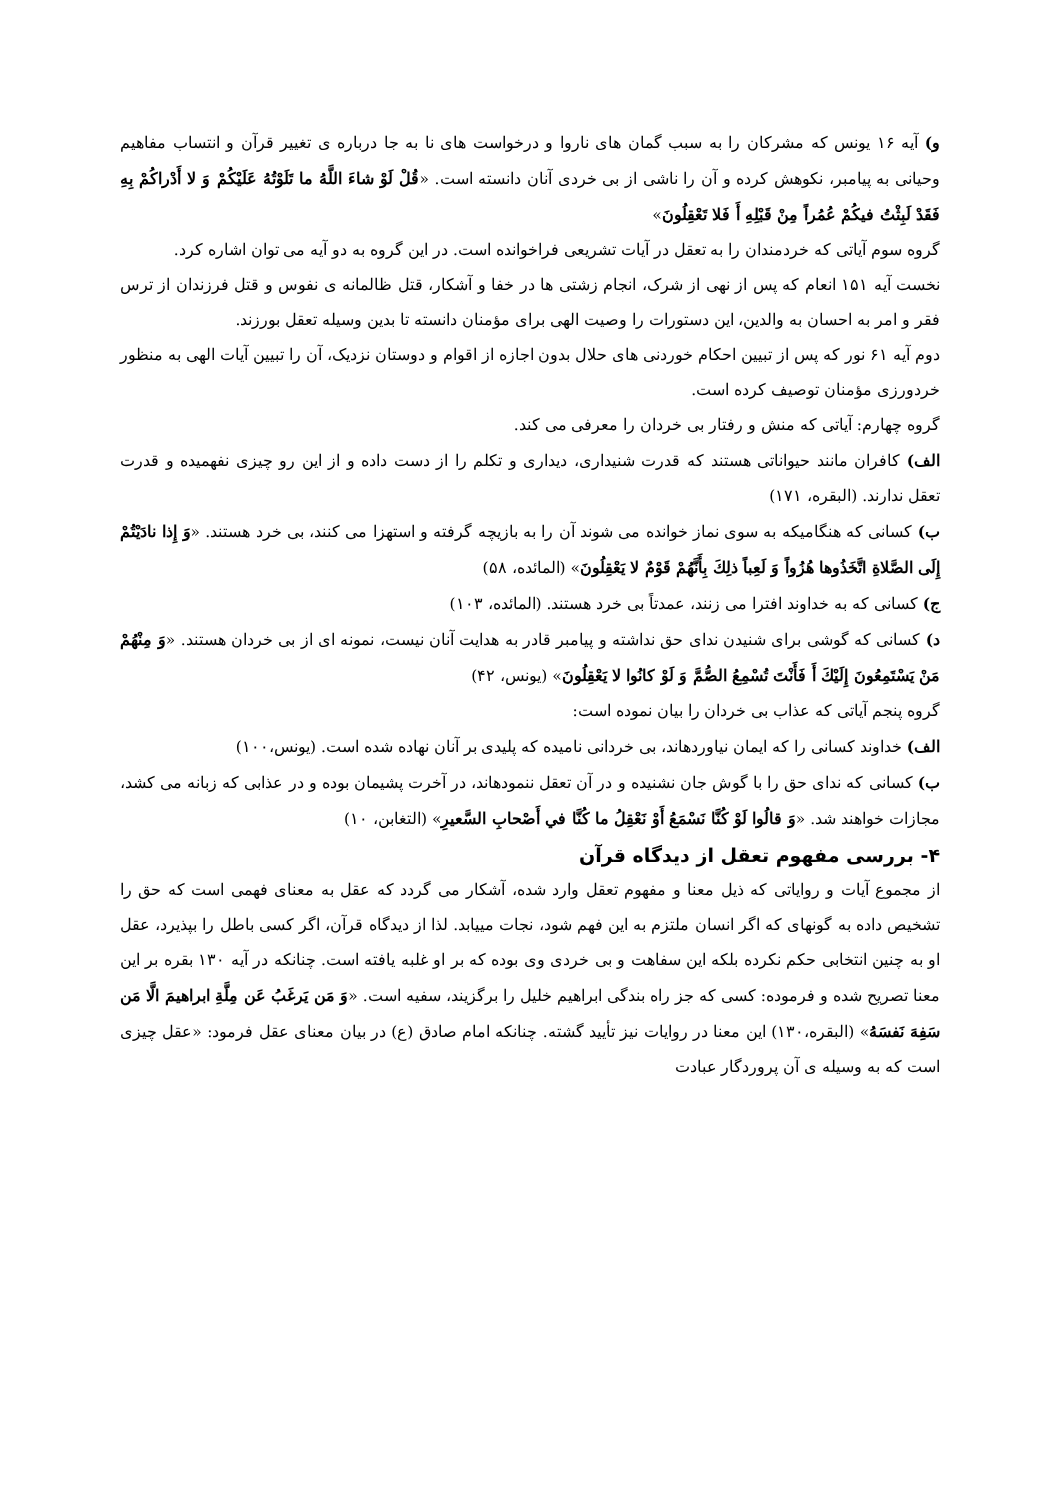و) آیه ۱۶ یونس که مشرکان را به سبب گمان های ناروا و درخواست های نا به جا درباره ی تغییر قرآن و انتساب مفاهیم وحیانی به پیامبر، نکوهش کرده و آن را ناشی از بی خردی آنان دانسته است. «قُلْ لَوْ شاءَ اللَّهُ ما تَلَوْتُهُ عَلَيْكُمْ وَ لا أَدْراكُمْ بِهِ فَقَدْ لَبِثْتُ فيكُمْ عُمُراً مِنْ قَبْلِهِ أَ فَلا تَعْقِلُونَ»
گروه سوم آیاتی که خردمندان را به تعقل در آیات تشریعی فراخوانده است. در این گروه به دو آیه می توان اشاره کرد.
نخست آیه ۱۵۱ انعام که پس از نهی از شرک، انجام زشتی ها در خفا و آشکار، قتل ظالمانه ی نفوس و قتل فرزندان از ترس فقر و امر به احسان به والدین، این دستورات را وصیت الهی برای مؤمنان دانسته تا بدین وسیله تعقل بورزند.
دوم آیه ۶۱ نور که پس از تبیین احکام خوردنی های حلال بدون اجازه از اقوام و دوستان نزدیک، آن را تبیین آیات الهی به منظور خردورزی مؤمنان توصیف کرده است.
گروه چهارم: آیاتی که منش و رفتار بی خردان را معرفی می کند.
الف) کافران مانند حیواناتی هستند که قدرت شنیداری، دیداری و تکلم را از دست داده و از این رو چیزی نفهمیده و قدرت تعقل ندارند. (البقره، ۱۷۱)
ب) کسانی که هنگامیکه به سوی نماز خوانده می شوند آن را به بازیچه گرفته و استهزا می کنند، بی خرد هستند. «وَ إِذا نادَيْتُمْ إِلَى الصَّلاةِ اتَّخَذُوها هُزُواً وَ لَعِباً ذلِكَ بِأَنَّهُمْ قَوْمٌ لا يَعْقِلُونَ» (المائده، ۵۸)
ج) کسانی که به خداوند افترا می زنند، عمدتاً بی خرد هستند. (المائده، ۱۰۳)
د) کسانی که گوشی برای شنیدن ندای حق نداشته و پیامبر قادر به هدایت آنان نیست، نمونه ای از بی خردان هستند. «وَ مِنْهُمْ مَنْ يَسْتَمِعُونَ إِلَيْكَ أَ فَأَنْتَ تُسْمِعُ الصُّمَّ وَ لَوْ كانُوا لا يَعْقِلُونَ» (یونس، ۴۲)
گروه پنجم آیاتی که عذاب بی خردان را بیان نموده است:
الف) خداوند کسانی را که ایمان نیاوردهاند، بی خردانی نامیده که پلیدی بر آنان نهاده شده است. (یونس،۱۰۰)
ب) کسانی که ندای حق را با گوش جان نشنیده و در آن تعقل ننمودهاند، در آخرت پشیمان بوده و در عذابی که زبانه می کشد، مجازات خواهند شد. «وَ قالُوا لَوْ كُنَّا نَسْمَعُ أَوْ نَعْقِلُ ما كُنَّا في أَصْحابِ السَّعيرِ» (التغابن، ۱۰)
۴- بررسی مفهوم تعقل از دیدگاه قرآن
از مجموع آیات و روایاتی که ذیل معنا و مفهوم تعقل وارد شده، آشکار می گردد که عقل به معنای فهمی است که حق را تشخیص داده به گونهای که اگر انسان ملتزم به این فهم شود، نجات مییابد. لذا از دیدگاه قرآن، اگر کسی باطل را بپذیرد، عقل او به چنین انتخابی حکم نکرده بلکه این سفاهت و بی خردی وی بوده که بر او غلبه یافته است. چنانکه در آیه ۱۳۰ بقره بر این معنا تصریح شده و فرموده: کسی که جز راه بندگی ابراهیم خلیل را برگزیند، سفیه است. «وَ مَن يَرغَبُ عَن مِلَّةِ ابراهيمَ الَّا مَن سَفِهَ نَفسَهُ» (البقره،۱۳۰) این معنا در روایات نیز تأیید گشته. چنانکه امام صادق (ع) در بیان معنای عقل فرمود: «عقل چیزی است که به وسیله ی آن پروردگار عبادت